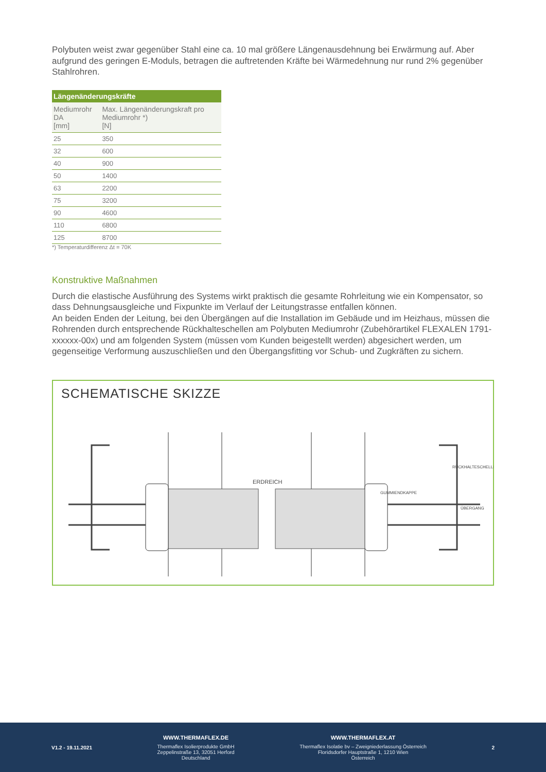Polybuten weist zwar gegenüber Stahl eine ca. 10 mal größere Längenausdehnung bei Erwärmung auf. Aber aufgrund des geringen E-Moduls, betragen die auftretenden Kräfte bei Wärmedehnung nur rund 2% gegenüber Stahlrohren.
| Längenänderungskräfte | |
| --- | --- |
| Mediumrohr DA [mm] | Max. Längenänderungskraft pro Mediumrohr *) [N] |
| 25 | 350 |
| 32 | 600 |
| 40 | 900 |
| 50 | 1400 |
| 63 | 2200 |
| 75 | 3200 |
| 90 | 4600 |
| 110 | 6800 |
| 125 | 8700 |
*) Temperaturdifferenz Δt = 70K
Konstruktive Maßnahmen
Durch die elastische Ausführung des Systems wirkt praktisch die gesamte Rohrleitung wie ein Kompensator, so dass Dehnungsausgleiche und Fixpunkte im Verlauf der Leitungstrasse entfallen können.
An beiden Enden der Leitung, bei den Übergängen auf die Installation im Gebäude und im Heizhaus, müssen die Rohrenden durch entsprechende Rückhalteschellen am Polybuten Mediumrohr (Zubehörartikel FLEXALEN 1791-xxxxxx-00x) und am folgenden System (müssen vom Kunden beigestellt werden) abgesichert werden, um gegenseitige Verformung auszuschließen und den Übergangsfitting vor Schub- und Zugkräften zu sichern.
SCHEMATISCHE SKIZZE
ERDREICH
GUMMIENDKAPPE
RÜCKHALTESCHELLE
ÜBERGANG
V1.2 - 19.11.2021
WWW.THERMAFLEX.DE
Thermaflex Isolierprodukte GmbH
Zeppelinstraße 13, 32051 Herford
Deutschland
WWW.THERMAFLEX.AT
Thermaflex Isolatie bv – Zweigniederlassung Österreich
Floridsdorfer Hauptstraße 1, 1210 Wien
Österreich
2